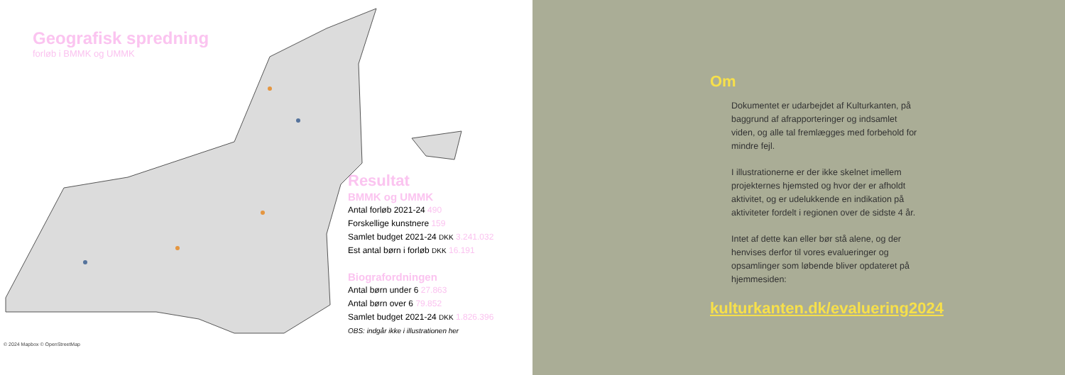Geografisk spredning
forløb i BMMK og UMMK
© 2024 Mapbox © OpenStreetMap
Resultat
BMMK og UMMK
Antal forløb 2021-24 490
Forskellige kunstnere 159
Samlet budget 2021-24 DKK 3.241.032
Est antal børn i forløb DKK 16.191
Biografordningen
Antal børn under 6 27.863
Antal børn over 6 79.852
Samlet budget 2021-24 DKK 1.826.396
OBS: indgår ikke i illustrationen her
Om
Dokumentet er udarbejdet af Kulturkanten, på baggrund af afrapporteringer og indsamlet viden, og alle tal fremlægges med forbehold for mindre fejl.
I illustrationerne er der ikke skelnet imellem projekternes hjemsted og hvor der er afholdt aktivitet, og er udelukkende en indikation på aktiviteter fordelt i regionen over de sidste 4 år.
Intet af dette kan eller bør stå alene, og der henvises derfor til vores evalueringer og opsamlinger som løbende bliver opdateret på hjemmesiden:
kulturkanten.dk/evaluering2024